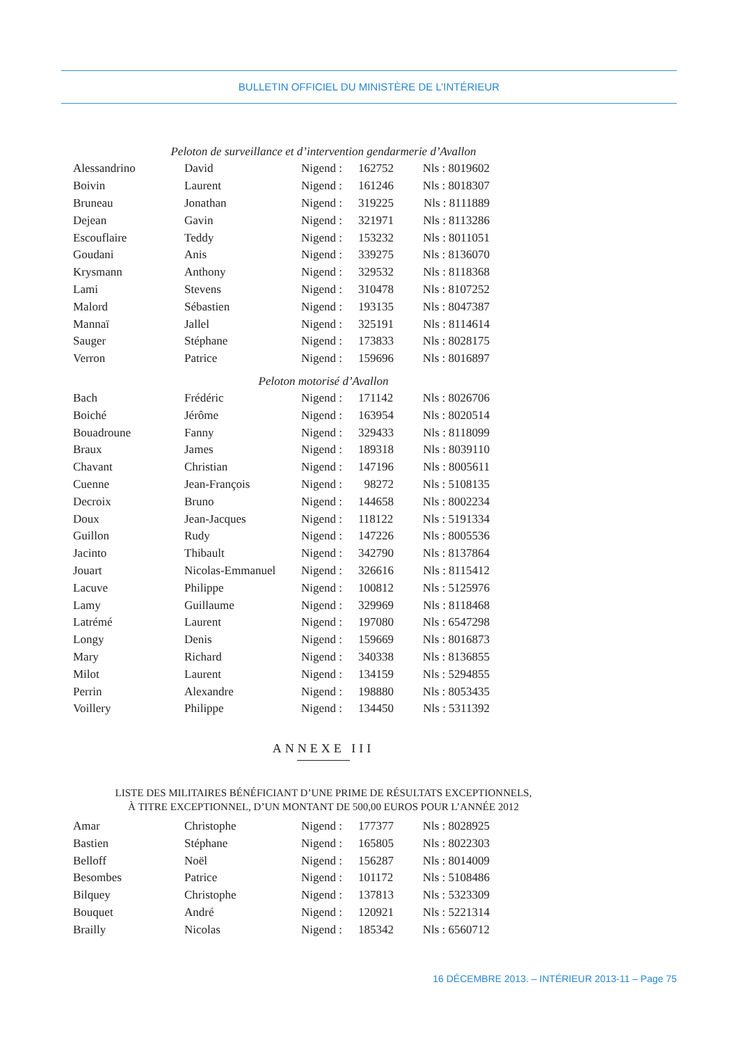BULLETIN OFFICIEL DU MINISTÈRE DE L’INTÉRIEUR
Peloton de surveillance et d’intervention gendarmerie d’Avallon
| Alessandrino | David | Nigend : | 162752 | Nls : 8019602 |
| Boivin | Laurent | Nigend : | 161246 | Nls : 8018307 |
| Bruneau | Jonathan | Nigend : | 319225 | Nls : 8111889 |
| Dejean | Gavin | Nigend : | 321971 | Nls : 8113286 |
| Escouflaire | Teddy | Nigend : | 153232 | Nls : 8011051 |
| Goudani | Anis | Nigend : | 339275 | Nls : 8136070 |
| Krysmann | Anthony | Nigend : | 329532 | Nls : 8118368 |
| Lami | Stevens | Nigend : | 310478 | Nls : 8107252 |
| Malord | Sébastien | Nigend : | 193135 | Nls : 8047387 |
| Mannaï | Jallel | Nigend : | 325191 | Nls : 8114614 |
| Sauger | Stéphane | Nigend : | 173833 | Nls : 8028175 |
| Verron | Patrice | Nigend : | 159696 | Nls : 8016897 |
Peloton motorisé d’Avallon
| Bach | Frédéric | Nigend : | 171142 | Nls : 8026706 |
| Boiché | Jérôme | Nigend : | 163954 | Nls : 8020514 |
| Bouadroune | Fanny | Nigend : | 329433 | Nls : 8118099 |
| Braux | James | Nigend : | 189318 | Nls : 8039110 |
| Chavant | Christian | Nigend : | 147196 | Nls : 8005611 |
| Cuenne | Jean-François | Nigend : | 98272 | Nls : 5108135 |
| Decroix | Bruno | Nigend : | 144658 | Nls : 8002234 |
| Doux | Jean-Jacques | Nigend : | 118122 | Nls : 5191334 |
| Guillon | Rudy | Nigend : | 147226 | Nls : 8005536 |
| Jacinto | Thibault | Nigend : | 342790 | Nls : 8137864 |
| Jouart | Nicolas-Emmanuel | Nigend : | 326616 | Nls : 8115412 |
| Lacuve | Philippe | Nigend : | 100812 | Nls : 5125976 |
| Lamy | Guillaume | Nigend : | 329969 | Nls : 8118468 |
| Latrémé | Laurent | Nigend : | 197080 | Nls : 6547298 |
| Longy | Denis | Nigend : | 159669 | Nls : 8016873 |
| Mary | Richard | Nigend : | 340338 | Nls : 8136855 |
| Milot | Laurent | Nigend : | 134159 | Nls : 5294855 |
| Perrin | Alexandre | Nigend : | 198880 | Nls : 8053435 |
| Voillery | Philippe | Nigend : | 134450 | Nls : 5311392 |
ANNEXE III
LISTE DES MILITAIRES BÉNÉFICIANT D’UNE PRIME DE RÉSULTATS EXCEPTIONNELS,
À TITRE EXCEPTIONNEL, D’UN MONTANT DE 500,00 EUROS POUR L’ANNÉE 2012
| Amar | Christophe | Nigend : | 177377 | Nls : 8028925 |
| Bastien | Stéphane | Nigend : | 165805 | Nls : 8022303 |
| Belloff | Noël | Nigend : | 156287 | Nls : 8014009 |
| Besombes | Patrice | Nigend : | 101172 | Nls : 5108486 |
| Bilquey | Christophe | Nigend : | 137813 | Nls : 5323309 |
| Bouquet | André | Nigend : | 120921 | Nls : 5221314 |
| Brailly | Nicolas | Nigend : | 185342 | Nls : 6560712 |
16 DÉCEMBRE 2013. – INTÉRIEUR 2013-11 – Page 75